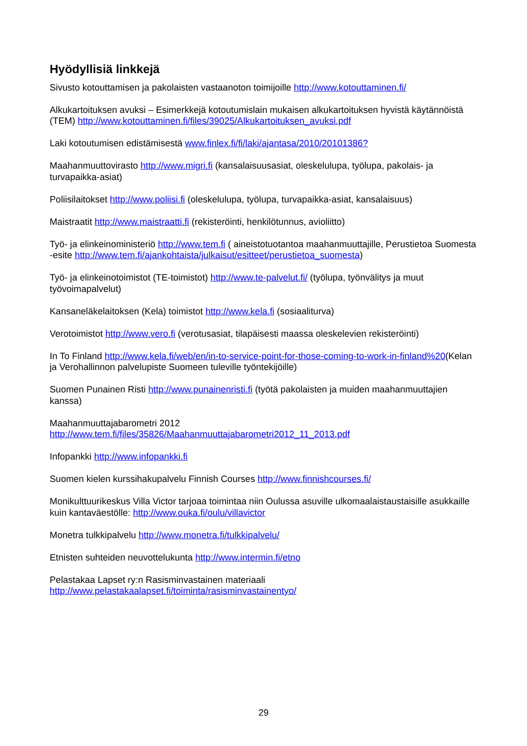Hyödyllisiä linkkejä
Sivusto kotouttamisen ja pakolaisten vastaanoton toimijoille http://www.kotouttaminen.fi/
Alkukartoituksen avuksi – Esimerkkejä kotoutumislain mukaisen alkukartoituksen hyvistä käytännöistä (TEM) http://www.kotouttaminen.fi/files/39025/Alkukartoituksen_avuksi.pdf
Laki kotoutumisen edistämisestä www.finlex.fi/fi/laki/ajantasa/2010/20101386?
Maahanmuuttovirasto http://www.migri.fi (kansalaisuusasiat, oleskelulupa, työlupa, pakolais- ja turvapaikka-asiat)
Poliisilaitokset http://www.poliisi.fi (oleskelulupa, työlupa, turvapaikka-asiat, kansalaisuus)
Maistraatit http://www.maistraatti.fi (rekisteröinti, henkilötunnus, avioliitto)
Työ- ja elinkeinoministeriö http://www.tem.fi ( aineistotuotantoa maahanmuuttajille, Perustietoa Suomesta -esite http://www.tem.fi/ajankohtaista/julkaisut/esitteet/perustietoa_suomesta)
Työ- ja elinkeinotoimistot (TE-toimistot) http://www.te-palvelut.fi/ (työlupa, työnvälitys ja muut työvoimapalvelut)
Kansaneläkelaitoksen (Kela) toimistot http://www.kela.fi (sosiaaliturva)
Verotoimistot http://www.vero.fi (verotusasiat, tilapäisesti maassa oleskelevien rekisteröinti)
In To Finland http://www.kela.fi/web/en/in-to-service-point-for-those-coming-to-work-in-finland%20(Kelan ja Verohallinnon palvelupiste Suomeen tuleville työntekijöille)
Suomen Punainen Risti http://www.punainenristi.fi (työtä pakolaisten ja muiden maahanmuuttajien kanssa)
Maahanmuuttajabarometri 2012
http://www.tem.fi/files/35826/Maahanmuuttajabarometri2012_11_2013.pdf
Infopankki http://www.infopankki.fi
Suomen kielen kurssihakupalvelu Finnish Courses http://www.finnishcourses.fi/
Monikulttuurikeskus Villa Victor tarjoaa toimintaa niin Oulussa asuville ulkomaalaistaustaisille asukkaille kuin kantaväestölle: http://www.ouka.fi/oulu/villavictor
Monetra tulkkipalvelu http://www.monetra.fi/tulkkipalvelu/
Etnisten suhteiden neuvottelukunta http://www.intermin.fi/etno
Pelastakaa Lapset ry:n Rasisminvastainen materiaali
http://www.pelastakaalapset.fi/toiminta/rasisminvastainentyo/
29